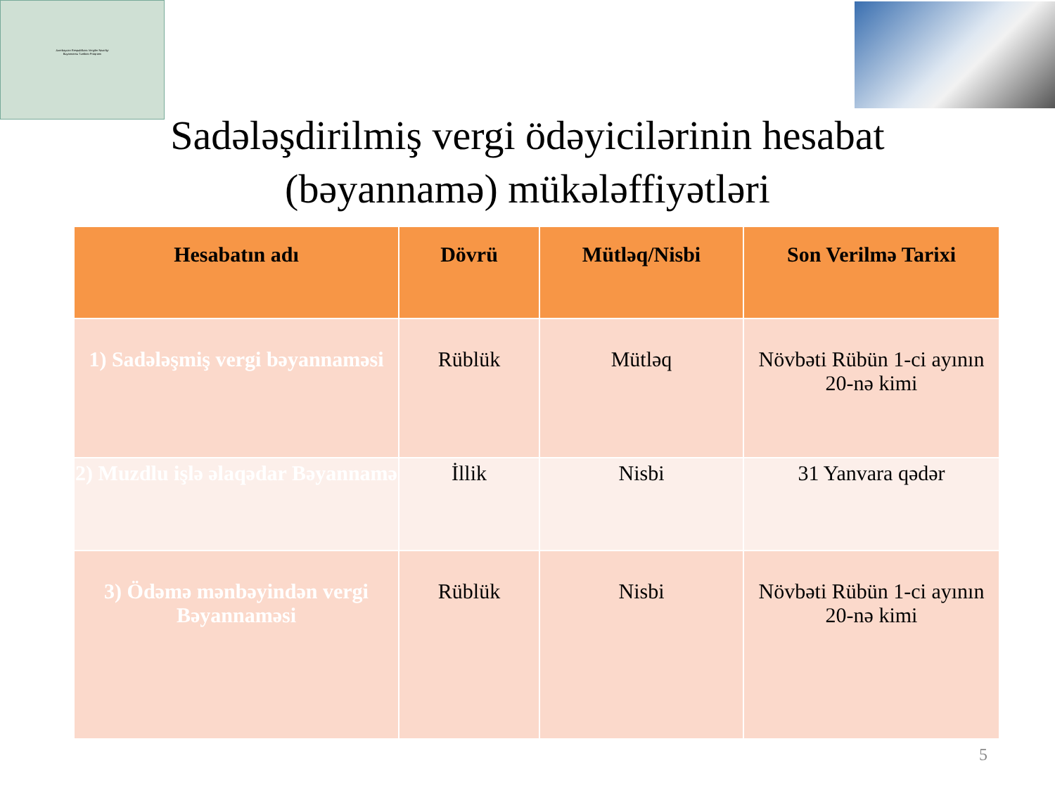Azerbaycan Respublikası Vergiler Nazirliyi
Bəyannamə Tərtibatı Proqramı
Sadələşdirilmiş vergi ödəyicilərinin hesabat
(bəyannamə) mükələffiyətləri
| Hesabatın adı | Dövrü | Mütləq/Nisbi | Son Verilmə Tarixi |
| --- | --- | --- | --- |
| 1) Sadələşmiş vergi bəyannaməsi | Rüblük | Mütləq | Növbəti Rübün 1-ci ayının 20-nə kimi |
| 2) Muzdlu işlə əlaqədar Bəyannamə | İllik | Nisbi | 31 Yanvara qədər |
| 3) Ödəmə mənbəyindən vergi Bəyannaməsi | Rüblük | Nisbi | Növbəti Rübün 1-ci ayının 20-nə kimi |
5